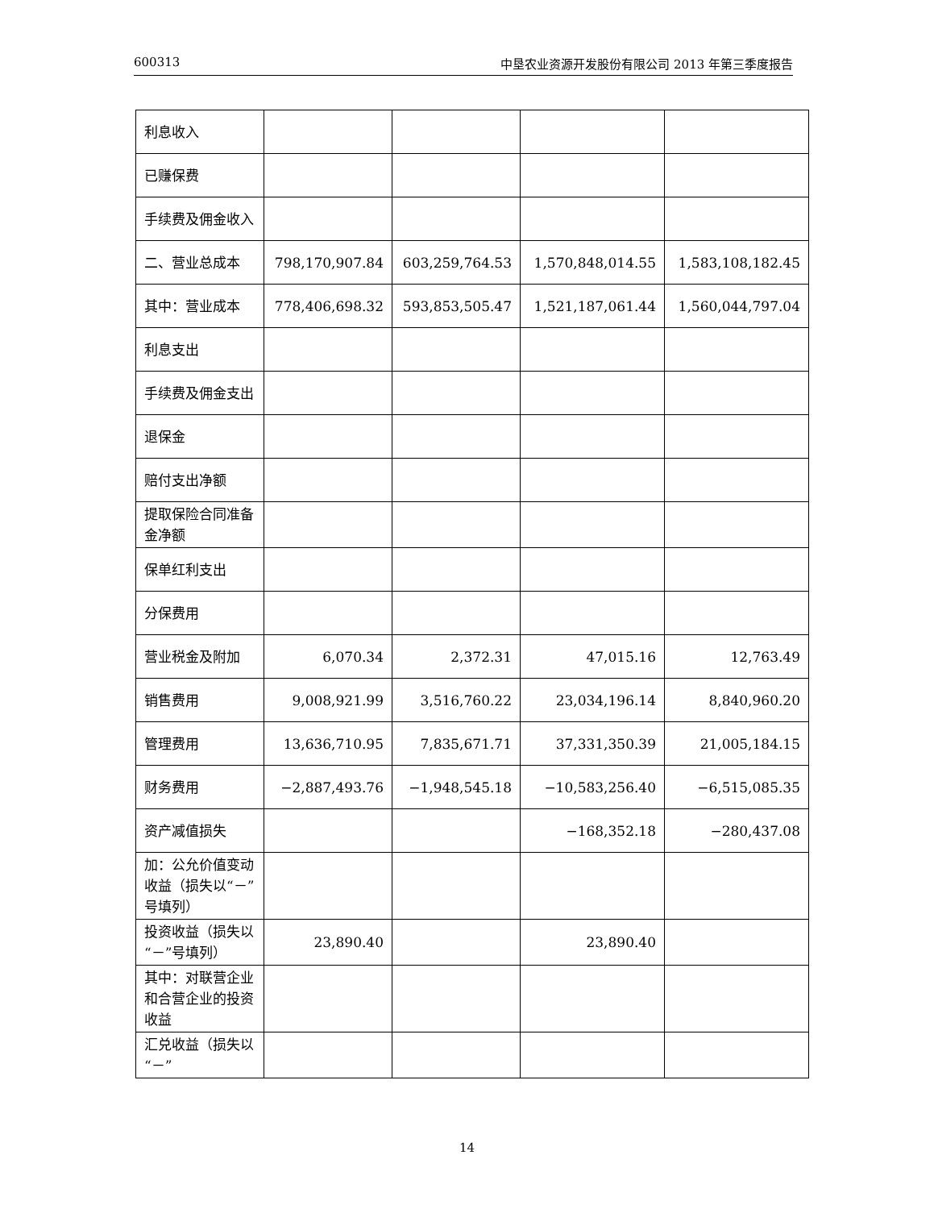600313 中垦农业资源开发股份有限公司 2013 年第三季度报告
| 利息收入 | | | | |
| 已赚保费 | | | | |
| 手续费及佣金收入 | | | | |
| 二、营业总成本 | 798,170,907.84 | 603,259,764.53 | 1,570,848,014.55 | 1,583,108,182.45 |
| 其中：营业成本 | 778,406,698.32 | 593,853,505.47 | 1,521,187,061.44 | 1,560,044,797.04 |
| 利息支出 | | | | |
| 手续费及佣金支出 | | | | |
| 退保金 | | | | |
| 赔付支出净额 | | | | |
| 提取保险合同准备金净额 | | | | |
| 保单红利支出 | | | | |
| 分保费用 | | | | |
| 营业税金及附加 | 6,070.34 | 2,372.31 | 47,015.16 | 12,763.49 |
| 销售费用 | 9,008,921.99 | 3,516,760.22 | 23,034,196.14 | 8,840,960.20 |
| 管理费用 | 13,636,710.95 | 7,835,671.71 | 37,331,350.39 | 21,005,184.15 |
| 财务费用 | −2,887,493.76 | −1,948,545.18 | −10,583,256.40 | −6,515,085.35 |
| 资产减值损失 | | | −168,352.18 | −280,437.08 |
| 加：公允价值变动收益（损失以“－”号填列） | | | | |
| 投资收益（损失以“－”号填列） | 23,890.40 | | 23,890.40 | |
| 其中：对联营企业和合营企业的投资收益 | | | | |
| 汇兑收益（损失以“－” | | | | |
14